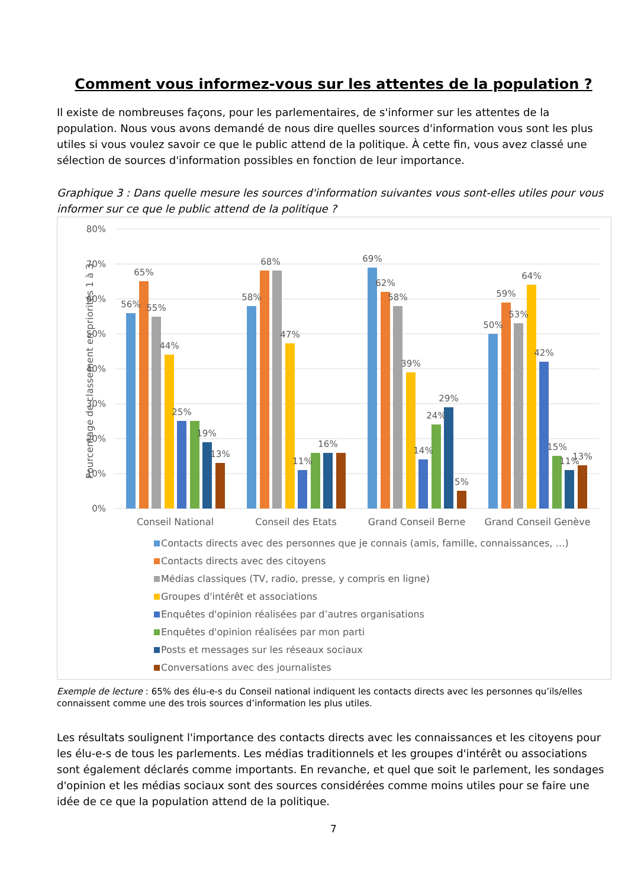Comment vous informez-vous sur les attentes de la population ?
Il existe de nombreuses façons, pour les parlementaires, de s'informer sur les attentes de la population. Nous vous avons demandé de nous dire quelles sources d'information vous sont les plus utiles si vous voulez savoir ce que le public attend de la politique. À cette fin, vous avez classé une sélection de sources d'information possibles en fonction de leur importance.
Graphique 3 : Dans quelle mesure les sources d'information suivantes vous sont-elles utiles pour vous informer sur ce que le public attend de la politique ?
80%
70%
60%
50%
40%
30%
20%
10%
0%
Pourcentage de classement en priorités 1 à 3
56%
65%
55%
44%
25%
19%
13%
58%
68%
47%
11%
16%
69%
62%
58%
39%
14%
24%
29%
5%
50%
59%
53%
64%
42%
15%
11%
13%
Conseil National
Conseil des Etats
Grand Conseil Berne
Grand Conseil Genève
Contacts directs avec des personnes que je connais (amis, famille, connaissances, …)
Contacts directs avec des citoyens
Médias classiques (TV, radio, presse, y compris en ligne)
Groupes d'intérêt et associations
Enquêtes d'opinion réalisées par d’autres organisations
Enquêtes d'opinion réalisées par mon parti
Posts et messages sur les réseaux sociaux
Conversations avec des journalistes
Exemple de lecture : 65% des élu-e-s du Conseil national indiquent les contacts directs avec les personnes qu’ils/elles connaissent comme une des trois sources d’information les plus utiles.
Les résultats soulignent l'importance des contacts directs avec les connaissances et les citoyens pour les élu-e-s de tous les parlements. Les médias traditionnels et les groupes d'intérêt ou associations sont également déclarés comme importants. En revanche, et quel que soit le parlement, les sondages d'opinion et les médias sociaux sont des sources considérées comme moins utiles pour se faire une idée de ce que la population attend de la politique.
7